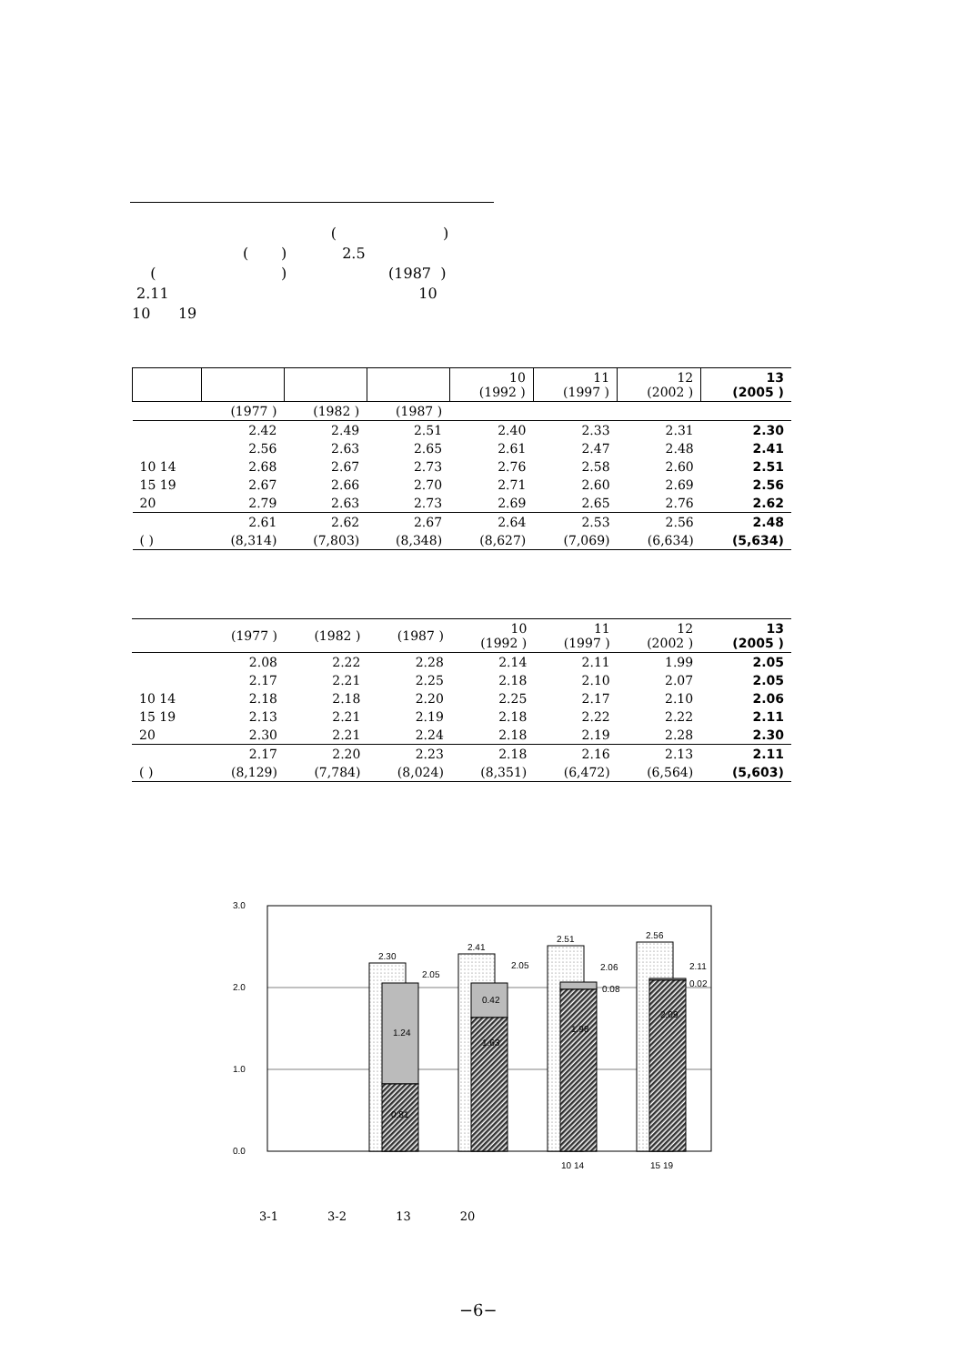( ) ( ) 2.5 ( ) (1987 ) 2.11 10 10 19
| | | | | 10 (1992 ) | 11 (1997 ) | 12 (2002 ) | 13 (2005 ) |
| | (1977 ) | (1982 ) | (1987 ) | | | | |
| | 2.42 | 2.49 | 2.51 | 2.40 | 2.33 | 2.31 | 2.30 |
| | 2.56 | 2.63 | 2.65 | 2.61 | 2.47 | 2.48 | 2.41 |
| 10 14 | 2.68 | 2.67 | 2.73 | 2.76 | 2.58 | 2.60 | 2.51 |
| 15 19 | 2.67 | 2.66 | 2.70 | 2.71 | 2.60 | 2.69 | 2.56 |
| 20 | 2.79 | 2.63 | 2.73 | 2.69 | 2.65 | 2.76 | 2.62 |
| | 2.61 | 2.62 | 2.67 | 2.64 | 2.53 | 2.56 | 2.48 |
| ( ) | (8,314) | (7,803) | (8,348) | (8,627) | (7,069) | (6,634) | (5,634) |
| | (1977 ) | (1982 ) | (1987 ) | 10 (1992 ) | 11 (1997 ) | 12 (2002 ) | 13 (2005 ) |
| | 2.08 | 2.22 | 2.28 | 2.14 | 2.11 | 1.99 | 2.05 |
| | 2.17 | 2.21 | 2.25 | 2.18 | 2.10 | 2.07 | 2.05 |
| 10 14 | 2.18 | 2.18 | 2.20 | 2.25 | 2.17 | 2.10 | 2.06 |
| 15 19 | 2.13 | 2.21 | 2.19 | 2.18 | 2.22 | 2.22 | 2.11 |
| 20 | 2.30 | 2.21 | 2.24 | 2.18 | 2.19 | 2.28 | 2.30 |
| | 2.17 | 2.20 | 2.23 | 2.18 | 2.16 | 2.13 | 2.11 |
| ( ) | (8,129) | (7,784) | (8,024) | (8,351) | (6,472) | (6,564) | (5,603) |
3.0
2.0
1.0
0.0
2.30
2.05
1.24
0.81
2.41
2.05
0.42
1.63
2.51
2.06
0.08
1.98
2.56
2.11
0.02
2.09
10 14
15 19
3-1 3-2 13 20
−6−